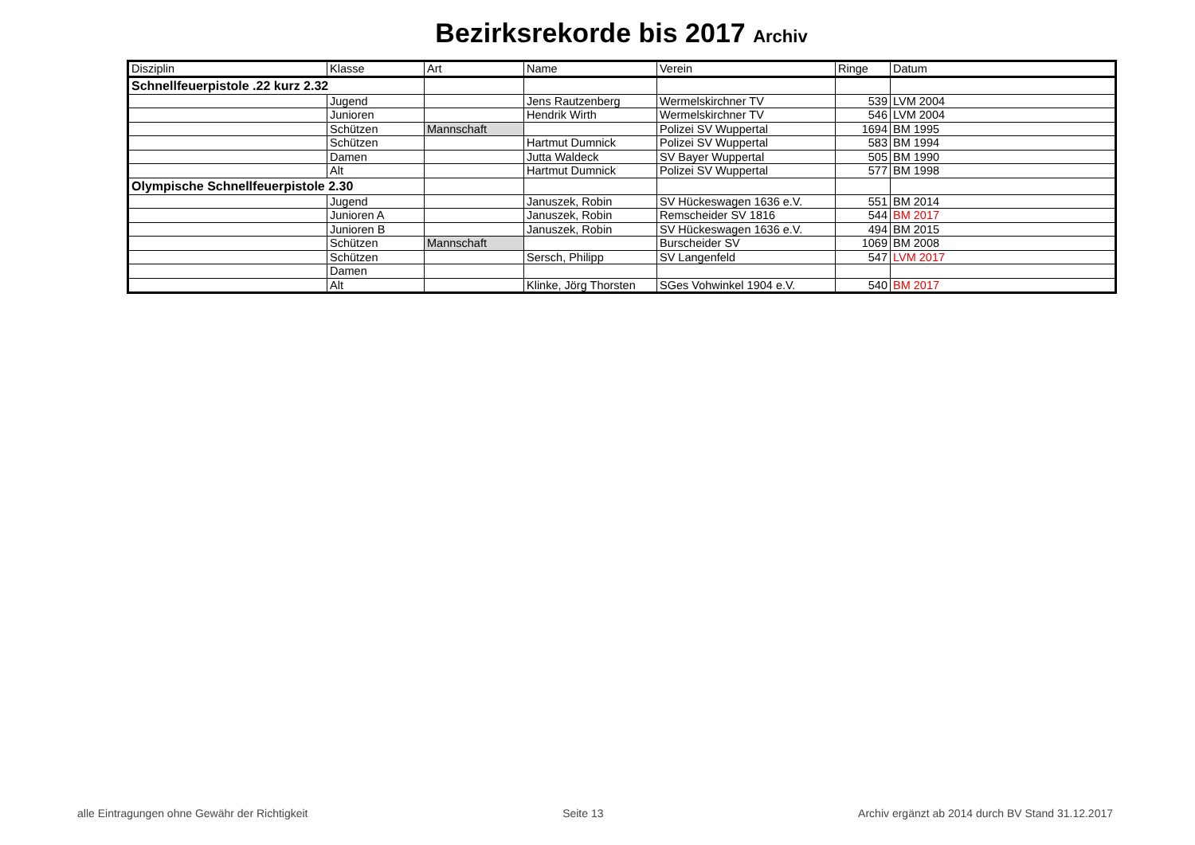Bezirksrekorde bis 2017 Archiv
| Disziplin | Klasse | Art | Name | Verein | Ringe | Datum |
| --- | --- | --- | --- | --- | --- | --- |
| Schnellfeuerpistole .22 kurz 2.32 | | | | | | |
| | Jugend | | Jens Rautzenberg | Wermelskirchner TV | 539 | LVM 2004 |
| | Junioren | | Hendrik Wirth | Wermelskirchner TV | 546 | LVM 2004 |
| | Schützen | Mannschaft | | Polizei SV Wuppertal | 1694 | BM 1995 |
| | Schützen | | Hartmut Dumnick | Polizei SV Wuppertal | 583 | BM 1994 |
| | Damen | | Jutta Waldeck | SV Bayer Wuppertal | 505 | BM 1990 |
| | Alt | | Hartmut Dumnick | Polizei SV Wuppertal | 577 | BM 1998 |
| Olympische Schnellfeuerpistole 2.30 | | | | | | |
| | Jugend | | Januszek, Robin | SV Hückeswagen 1636 e.V. | 551 | BM 2014 |
| | Junioren A | | Januszek, Robin | Remscheider SV 1816 | 544 | BM 2017 |
| | Junioren B | | Januszek, Robin | SV Hückeswagen 1636 e.V. | 494 | BM 2015 |
| | Schützen | Mannschaft | | Burscheider SV | 1069 | BM 2008 |
| | Schützen | | Sersch, Philipp | SV Langenfeld | 547 | LVM 2017 |
| | Damen | | | | | |
| | Alt | | Klinke, Jörg Thorsten | SGes Vohwinkel 1904 e.V. | 540 | BM 2017 |
alle Eintragungen ohne Gewähr der Richtigkeit Seite 13 Archiv ergänzt ab 2014 durch BV Stand 31.12.2017